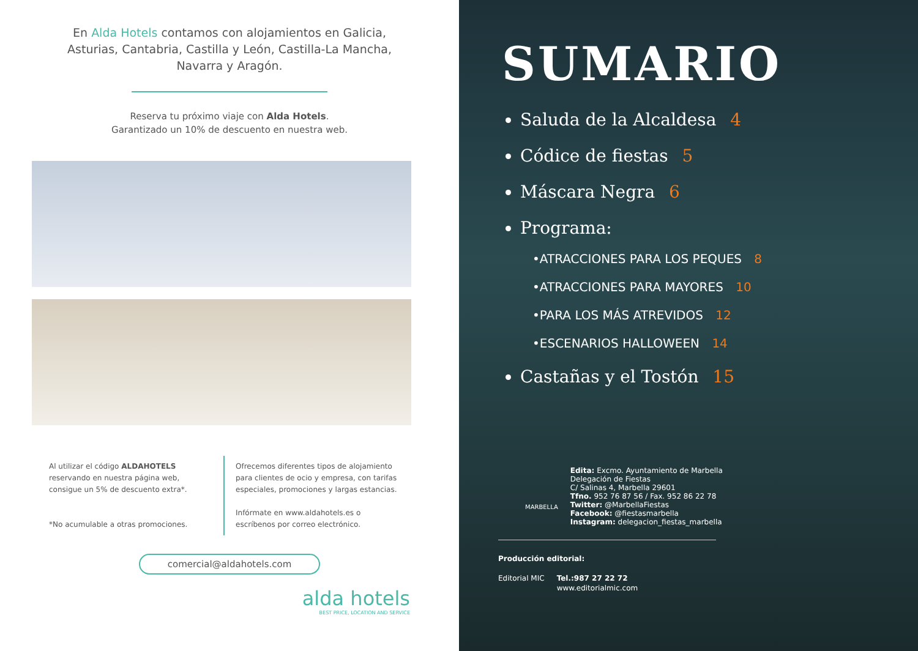En Alda Hotels contamos con alojamientos en Galicia, Asturias, Cantabria, Castilla y León, Castilla-La Mancha, Navarra y Aragón.
Reserva tu próximo viaje con Alda Hotels.
Garantizado un 10% de descuento en nuestra web.
Al utilizar el código ALDAHOTELS reservando en nuestra página web, consigue un 5% de descuento extra*.
*No acumulable a otras promociones.
Ofrecemos diferentes tipos de alojamiento para clientes de ocio y empresa, con tarifas especiales, promociones y largas estancias.
Infórmate en www.aldahotels.es o escríbenos por correo electrónico.
comercial@aldahotels.com
alda hotels
BEST PRICE, LOCATION AND SERVICE
SUMARIO
Saluda de la Alcaldesa 4
Códice de fiestas 5
Máscara Negra 6
Programa:
•ATRACCIONES PARA LOS PEQUES 8
•ATRACCIONES PARA MAYORES 10
•PARA LOS MÁS ATREVIDOS 12
•ESCENARIOS HALLOWEEN 14
Castañas y el Tostón 15
MARBELLA
Edita: Excmo. Ayuntamiento de Marbella
Delegación de Fiestas
C/ Salinas 4, Marbella 29601
Tfno. 952 76 87 56 / Fax. 952 86 22 78
Twitter: @MarbellaFiestas
Facebook: @fiestasmarbella
Instagram: delegacion_fiestas_marbella
Producción editorial:
Editorial MIC Tel.:987 27 22 72
www.editorialmic.com